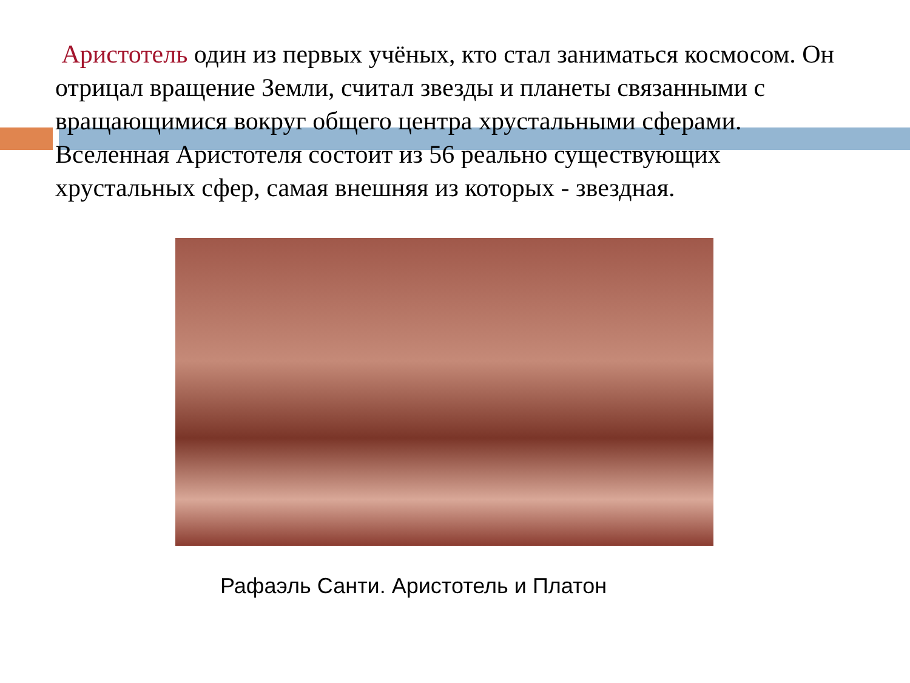Аристотель один из первых учёных, кто стал заниматься космосом. Он отрицал вращение Земли, считал звезды и планеты связанными с вращающимися вокруг общего центра хрустальными сферами. Вселенная Аристотеля состоит из 56 реально существующих хрустальных сфер, самая внешняя из которых - звездная.
Рафаэль Санти. Аристотель и Платон